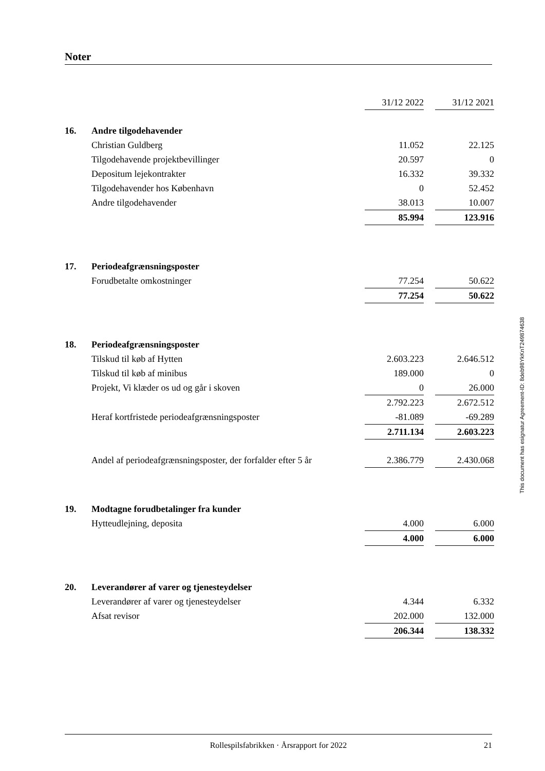Noter
| | | 31/12 2022 | | 31/12 2021 |
| 16. | Andre tilgodehavender | | | |
| | Christian Guldberg | 11.052 | | 22.125 |
| | Tilgodehavende projektbevillinger | 20.597 | | 0 |
| | Depositum lejekontrakter | 16.332 | | 39.332 |
| | Tilgodehavender hos København | 0 | | 52.452 |
| | Andre tilgodehavender | 38.013 | | 10.007 |
| | | 85.994 | | 123.916 |
| 17. | Periodeafgrænsningsposter | | | |
| | Forudbetalte omkostninger | 77.254 | | 50.622 |
| | | 77.254 | | 50.622 |
| 18. | Periodeafgrænsningsposter | | | |
| | Tilskud til køb af Hytten | 2.603.223 | | 2.646.512 |
| | Tilskud til køb af minibus | 189.000 | | 0 |
| | Projekt, Vi klæder os ud og går i skoven | 0 | | 26.000 |
| | | 2.792.223 | | 2.672.512 |
| | Heraf kortfristede periodeafgrænsningsposter | -81.089 | | -69.289 |
| | | 2.711.134 | | 2.603.223 |
| | Andel af periodeafgrænsningsposter, der forfalder efter 5 år | 2.386.779 | | 2.430.068 |
| 19. | Modtagne forudbetalinger fra kunder | | | |
| | Hytteudlejning, deposita | 4.000 | | 6.000 |
| | | 4.000 | | 6.000 |
| 20. | Leverandører af varer og tjenesteydelser | | | |
| | Leverandører af varer og tjenesteydelser | 4.344 | | 6.332 |
| | Afsat revisor | 202.000 | | 132.000 |
| | | 206.344 | | 138.332 |
This document has esignatur Agreement-ID: 8deb98YkKnT249874638
Rollespilsfabrikken · Årsrapport for 2022
21